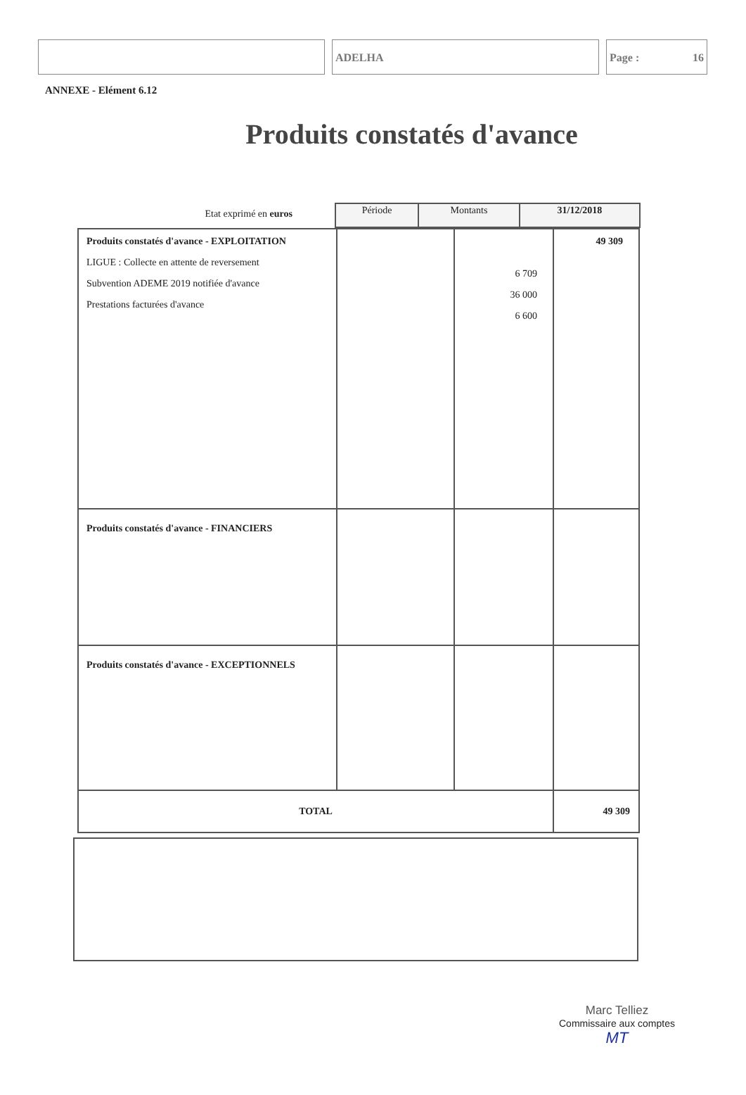ADELHA Page : 16
ANNEXE - Elément 6.12
Produits constatés d'avance
Etat exprimé en euros
| Période | Montants | 31/12/2018 |
| --- | --- | --- |
| Produits constatés d'avance - EXPLOITATION LIGUE : Collecte en attente de reversement Subvention ADEME 2019 notifiée d'avance Prestations facturées d'avance | | 6 709 36 000 6 600 | 49 309 |
| Produits constatés d'avance - FINANCIERS | | | |
| Produits constatés d'avance - EXCEPTIONNELS | | | |
| TOTAL | | | 49 309 |
Marc Telliez
Commissaire aux comptes
MT